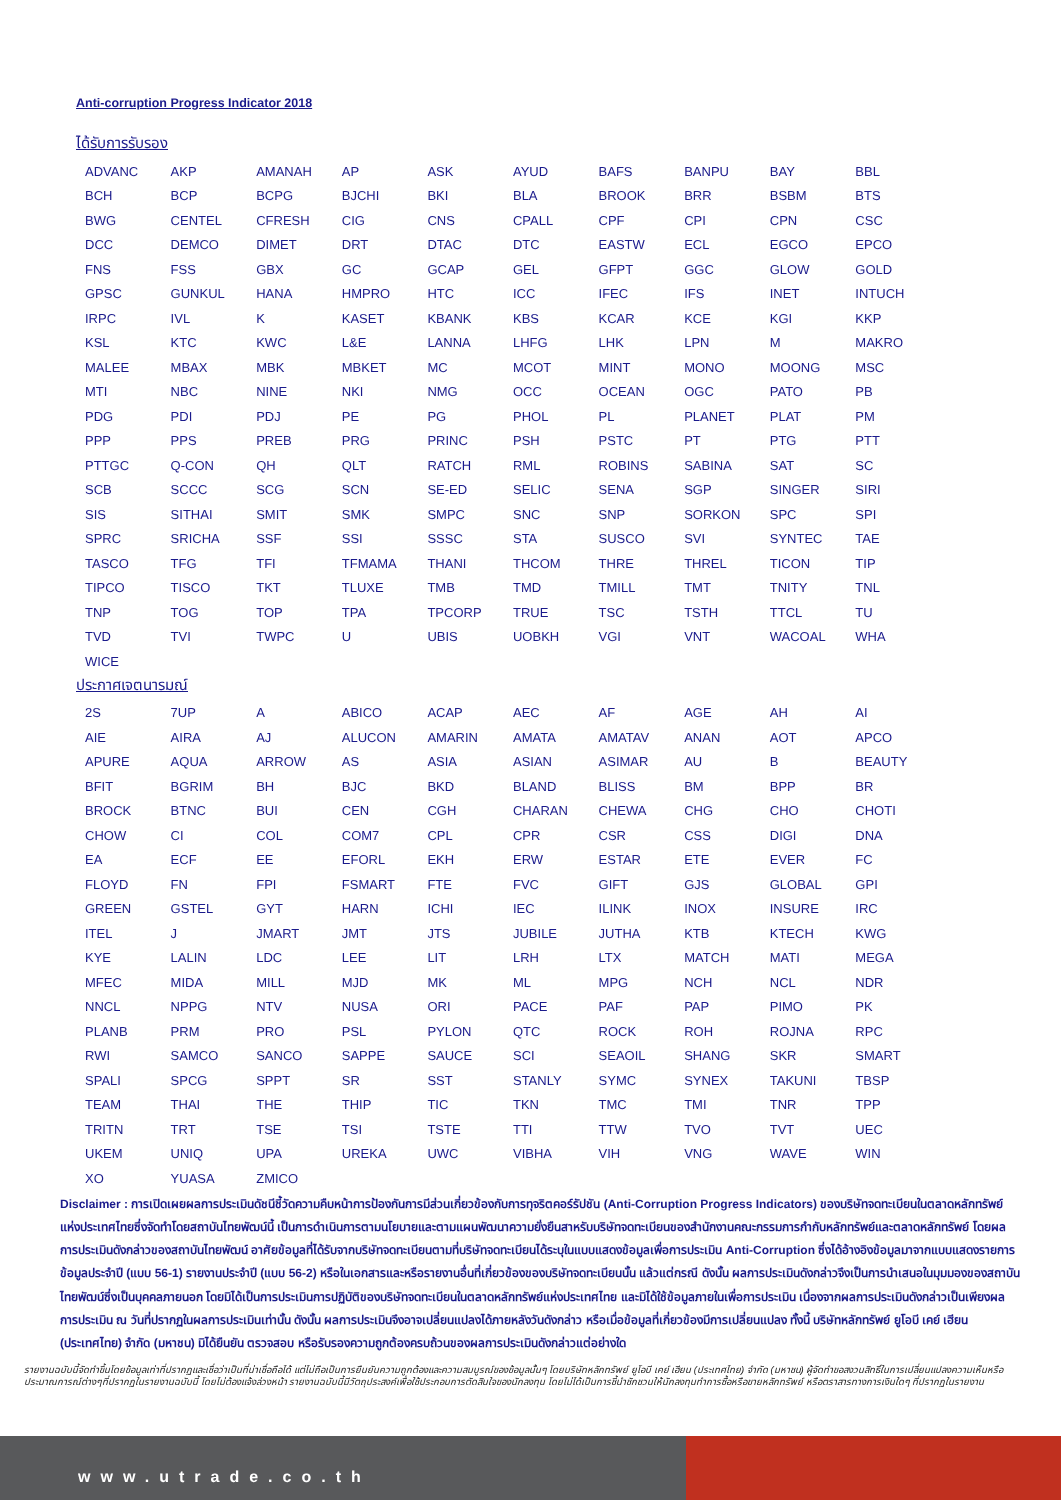Anti-corruption Progress Indicator 2018
ได้รับการรับรอง
| ADVANC | AKP | AMANAH | AP | ASK | AYUD | BAFS | BANPU | BAY | BBL |
| BCH | BCP | BCPG | BJCHI | BKI | BLA | BROOK | BRR | BSBM | BTS |
| BWG | CENTEL | CFRESH | CIG | CNS | CPALL | CPF | CPI | CPN | CSC |
| DCC | DEMCO | DIMET | DRT | DTAC | DTC | EASTW | ECL | EGCO | EPCO |
| FNS | FSS | GBX | GC | GCAP | GEL | GFPT | GGC | GLOW | GOLD |
| GPSC | GUNKUL | HANA | HMPRO | HTC | ICC | IFEC | IFS | INET | INTUCH |
| IRPC | IVL | K | KASET | KBANK | KBS | KCAR | KCE | KGI | KKP |
| KSL | KTC | KWC | L&E | LANNA | LHFG | LHK | LPN | M | MAKRO |
| MALEE | MBAX | MBK | MBKET | MC | MCOT | MINT | MONO | MOONG | MSC |
| MTI | NBC | NINE | NKI | NMG | OCC | OCEAN | OGC | PATO | PB |
| PDG | PDI | PDJ | PE | PG | PHOL | PL | PLANET | PLAT | PM |
| PPP | PPS | PREB | PRG | PRINC | PSH | PSTC | PT | PTG | PTT |
| PTTGC | Q-CON | QH | QLT | RATCH | RML | ROBINS | SABINA | SAT | SC |
| SCB | SCCC | SCG | SCN | SE-ED | SELIC | SENA | SGP | SINGER | SIRI |
| SIS | SITHAI | SMIT | SMK | SMPC | SNC | SNP | SORKON | SPC | SPI |
| SPRC | SRICHA | SSF | SSI | SSSC | STA | SUSCO | SVI | SYNTEC | TAE |
| TASCO | TFG | TFI | TFMAMA | THANI | THCOM | THRE | THREL | TICON | TIP |
| TIPCO | TISCO | TKT | TLUXE | TMB | TMD | TMILL | TMT | TNITY | TNL |
| TNP | TOG | TOP | TPA | TPCORP | TRUE | TSC | TSTH | TTCL | TU |
| TVD | TVI | TWPC | U | UBIS | UOBKH | VGI | VNT | WACOAL | WHA |
| WICE | | | | | | | | | |
ประกาศเจตนารมณ์
| 2S | 7UP | A | ABICO | ACAP | AEC | AF | AGE | AH | AI |
| AIE | AIRA | AJ | ALUCON | AMARIN | AMATA | AMATAV | ANAN | AOT | APCO |
| APURE | AQUA | ARROW | AS | ASIA | ASIAN | ASIMAR | AU | B | BEAUTY |
| BFIT | BGRIM | BH | BJC | BKD | BLAND | BLISS | BM | BPP | BR |
| BROCK | BTNC | BUI | CEN | CGH | CHARAN | CHEWA | CHG | CHO | CHOTI |
| CHOW | CI | COL | COM7 | CPL | CPR | CSR | CSS | DIGI | DNA |
| EA | ECF | EE | EFORL | EKH | ERW | ESTAR | ETE | EVER | FC |
| FLOYD | FN | FPI | FSMART | FTE | FVC | GIFT | GJS | GLOBAL | GPI |
| GREEN | GSTEL | GYT | HARN | ICHI | IEC | ILINK | INOX | INSURE | IRC |
| ITEL | J | JMART | JMT | JTS | JUBILE | JUTHA | KTB | KTECH | KWG |
| KYE | LALIN | LDC | LEE | LIT | LRH | LTX | MATCH | MATI | MEGA |
| MFEC | MIDA | MILL | MJD | MK | ML | MPG | NCH | NCL | NDR |
| NNCL | NPPG | NTV | NUSA | ORI | PACE | PAF | PAP | PIMO | PK |
| PLANB | PRM | PRO | PSL | PYLON | QTC | ROCK | ROH | ROJNA | RPC |
| RWI | SAMCO | SANCO | SAPPE | SAUCE | SCI | SEAOIL | SHANG | SKR | SMART |
| SPALI | SPCG | SPPT | SR | SST | STANLY | SYMC | SYNEX | TAKUNI | TBSP |
| TEAM | THAI | THE | THIP | TIC | TKN | TMC | TMI | TNR | TPP |
| TRITN | TRT | TSE | TSI | TSTE | TTI | TTW | TVO | TVT | UEC |
| UKEM | UNIQ | UPA | UREKA | UWC | VIBHA | VIH | VNG | WAVE | WIN |
| XO | YUASA | ZMICO | | | | | | | |
Disclaimer : การเปิดเผยผลการประเมินดัชนีชี้วัดความคืบหน้าการป้องกันการมีส่วนเกี่ยวข้องกับการทุจริตคอร์รัปชัน (Anti-Corruption Progress Indicators) ของบริษัทจดทะเบียนในตลาดหลักทรัพย์แห่งประเทศไทยซึ่งจัดทำโดยสถาบันไทยพัฒน์นี้ เป็นการดำเนินการตามนโยบายและตามแผนพัฒนาความยั่งยืนสาหรับบริษัทจดทะเบียนของสำนักงานคณะกรรมการกำกับหลักทรัพย์และตลาดหลักทรัพย์ โดยผลการประเมินดังกล่าวของสถาบันไทยพัฒน์ อาศัยข้อมูลที่ได้รับจากบริษัทจดทะเบียนตามที่บริษัทจดทะเบียนได้ระบุในแบบแสดงข้อมูลเพื่อการประเมิน Anti-Corruption ซึ่งได้อ้างอิงข้อมูลมาจากแบบแสดงรายการข้อมูลประจำปี (แบบ 56-1) รายงานประจำปี (แบบ 56-2) หรือในเอกสารและหรือรายงานอื่นที่เกี่ยวข้องของบริษัทจดทะเบียนนั้น แล้วแต่กรณี ดังนั้น ผลการประเมินดังกล่าวจึงเป็นการนำเสนอในมุมมองของสถาบันไทยพัฒน์ซึ่งเป็นบุคคลภายนอก โดยมิได้เป็นการประเมินการปฏิบัติของบริษัทจดทะเบียนในตลาดหลักทรัพย์แห่งประเทศไทย และมิได้ใช้ข้อมูลภายในเพื่อการประเมิน เนื่องจากผลการประเมินดังกล่าวเป็นเพียงผลการประเมิน ณ วันที่ปรากฏในผลการประเมินเท่านั้น ดังนั้น ผลการประเมินจึงอาจเปลี่ยนแปลงได้ภายหลังวันดังกล่าว หรือเมื่อข้อมูลที่เกี่ยวข้องมีการเปลี่ยนแปลง ทั้งนี้ บริษัทหลักทรัพย์ ยูโอบี เคย์ เฮียน (ประเทศไทย) จำกัด (มหาชน) มิได้ยืนยัน ตรวจสอบ หรือรับรองความถูกต้องครบถ้วนของผลการประเมินดังกล่าวแต่อย่างใด
รายงานฉบับนี้จัดทำขึ้นโดยข้อมูลเท่าที่ปรากฏและเชื่อว่าเป็นที่น่าเชื่อถือได้ แต่ไม่ถือเป็นการยืนยันความถูกต้องและความสมบูรณ์ของข้อมูลนั้นๆ โดยบริษัทหลักทรัพย์ ยูโอบี เคย์ เฮียน (ประเทศไทย) จำกัด (มหาชน) ผู้จัดทำขอสงวนสิทธิ์ในการเปลี่ยนแปลงความเห็นหรือประมาณการณ์ต่างๆที่ปรากฏในรายงานฉบับนี้ โดยไม่ต้องแจ้งล่วงหน้า รายงานฉบับนี้มีวัตถุประสงค์เพื่อใช้ประกอบการตัดสินใจของนักลงทุน โดยไม่ได้เป็นการชี้นำชักชวนให้นักลงทุนทำการซื้อหรือขายหลักทรัพย์ หรือตราสารทางการเงินใดๆ ที่ปรากฏในรายงาน
www.utrade.co.th